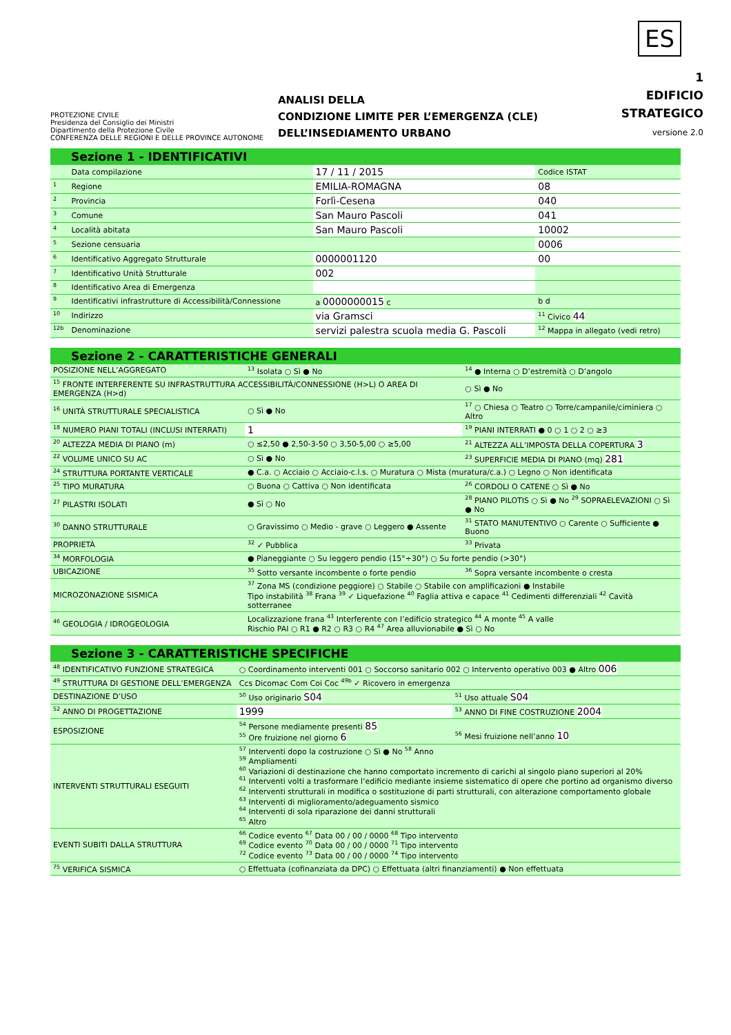ES
PROTEZIONE CIVILE
Presidenza del Consiglio dei Ministri
Dipartimento della Protezione Civile
CONFERENZA DELLE REGIONI E DELLE PROVINCE AUTONOME
ANALISI DELLA
CONDIZIONE LIMITE PER L’EMERGENZA (CLE)
DELL’INSEDIAMENTO URBANO
1
EDIFICIO
STRATEGICO
versione 2.0
Sezione 1 - IDENTIFICATIVI
| | Data compilazione | 17 / 11 / 2015 | Codice ISTAT |
| <sup>1</sup> | Regione | EMILIA-ROMAGNA | 08 |
| <sup>2</sup> | Provincia | Forlì-Cesena | 040 |
| <sup>3</sup> | Comune | San Mauro Pascoli | 041 |
| <sup>4</sup> | Località abitata | San Mauro Pascoli | 10002 |
| <sup>5</sup> | Sezione censuaria | | 0006 |
| <sup>6</sup> | Identificativo Aggregato Strutturale | 0000001120 | 00 |
| <sup>7</sup> | Identificativo Unità Strutturale | 002 | |
| <sup>8</sup> | Identificativo Area di Emergenza | | |
| <sup>9</sup> | Identificativi infrastrutture di Accessibilità/Connessione | a 0000000015 c | b d |
| <sup>10</sup> | Indirizzo | via Gramsci | <sup>11</sup> Civico 44 |
| <sup>12b</sup> | Denominazione | servizi palestra scuola media G. Pascoli | <sup>12</sup> Mappa in allegato (vedi retro) |
Sezione 2 - CARATTERISTICHE GENERALI
| POSIZIONE NELL’AGGREGATO | <sup>13</sup> Isolata ○ Sì ● No | <sup>14</sup> ● Interna ○ D’estremità ○ D’angolo |
| <sup>15</sup> FRONTE INTERFERENTE SU INFRASTRUTTURA ACCESSIBILITÀ/CONNESSIONE (H>L) O AREA DI EMERGENZA (H>d) | | ○ Sì ● No |
| <sup>16</sup> UNITÀ STRUTTURALE SPECIALISTICA | ○ Sì ● No | <sup>17</sup> ○ Chiesa ○ Teatro ○ Torre/campanile/ciminiera ○ Altro |
| <sup>18</sup> NUMERO PIANI TOTALI (INCLUSI INTERRATI) | 1 | <sup>19</sup> PIANI INTERRATI ● 0 ○ 1 ○ 2 ○ ≥3 |
| <sup>20</sup> ALTEZZA MEDIA DI PIANO (m) | ○ ≤2,50 ● 2,50-3-50 ○ 3,50-5,00 ○ ≥5,00 | <sup>21</sup> ALTEZZA ALL’IMPOSTA DELLA COPERTURA 3 |
| <sup>22</sup> VOLUME UNICO SU AC | ○ Sì ● No | <sup>23</sup> SUPERFICIE MEDIA DI PIANO (mq) 281 |
| <sup>24</sup> STRUTTURA PORTANTE VERTICALE | ● C.a. ○ Acciaio ○ Acciaio-c.l.s. ○ Muratura ○ Mista (muratura/c.a.) ○ Legno ○ Non identificata | |
| <sup>25</sup> TIPO MURATURA | ○ Buona ○ Cattiva ○ Non identificata | <sup>26</sup> CORDOLI O CATENE ○ Sì ● No |
| <sup>27</sup> PILASTRI ISOLATI | ● Sì ○ No | <sup>28</sup> PIANO PILOTIS ○ Sì ● No <sup>29</sup> SOPRAELEVAZIONI ○ Sì ● No |
| <sup>30</sup> DANNO STRUTTURALE | ○ Gravissimo ○ Medio - grave ○ Leggero ● Assente | <sup>31</sup> STATO MANUTENTIVO ○ Carente ○ Sufficiente ● Buono |
| PROPRIETÀ | <sup>32</sup> ✓ Pubblica | <sup>33</sup> Privata |
| <sup>34</sup> MORFOLOGIA | ● Pianeggiante ○ Su leggero pendio (15°÷30°) ○ Su forte pendio (>30°) | |
| UBICAZIONE | <sup>35</sup> Sotto versante incombente o forte pendio | <sup>36</sup> Sopra versante incombente o cresta |
| MICROZONAZIONE SISMICA | <sup>37</sup> Zona MS (condizione peggiore) ○ Stabile ○ Stabile con amplificazioni ● Instabile Tipo instabilità <sup>38</sup> Frana <sup>39</sup> ✓ Liquefazione <sup>40</sup> Faglia attiva e capace <sup>41</sup> Cedimenti differenziali <sup>42</sup> Cavità sotterranee | |
| <sup>46</sup> GEOLOGIA / IDROGEOLOGIA | Localizzazione frana <sup>43</sup> Interferente con l’edificio strategico <sup>44</sup> A monte <sup>45</sup> A valle Rischio PAI ○ R1 ● R2 ○ R3 ○ R4 <sup>47</sup> Area alluvionabile ● Sì ○ No | |
Sezione 3 - CARATTERISTICHE SPECIFICHE
| <sup>48</sup> IDENTIFICATIVO FUNZIONE STRATEGICA | ○ Coordinamento interventi 001 ○ Soccorso sanitario 002 ○ Intervento operativo 003 ● Altro 006 | |
| <sup>49</sup> STRUTTURA DI GESTIONE DELL’EMERGENZA | Ccs Dicomac Com Coi Coc <sup>49b</sup> ✓ Ricovero in emergenza | |
| DESTINAZIONE D’USO | <sup>50</sup> Uso originario S04 | <sup>51</sup> Uso attuale S04 |
| <sup>52</sup> ANNO DI PROGETTAZIONE | 1999 | <sup>53</sup> ANNO DI FINE COSTRUZIONE 2004 |
| ESPOSIZIONE | <sup>54</sup> Persone mediamente presenti 85 <sup>55</sup> Ore fruizione nel giorno 6 | <sup>56</sup> Mesi fruizione nell’anno 10 |
| INTERVENTI STRUTTURALI ESEGUITI | <sup>57</sup> Interventi dopo la costruzione ○ Sì ● No <sup>58</sup> Anno <sup>59</sup> Ampliamenti <sup>60</sup> Variazioni di destinazione che hanno comportato incremento di carichi al singolo piano superiori al 20% <sup>61</sup> Interventi volti a trasformare l’edificio mediante insieme sistematico di opere che portino ad organismo diverso <sup>62</sup> Interventi strutturali in modifica o sostituzione di parti strutturali, con alterazione comportamento globale <sup>63</sup> Interventi di miglioramento/adeguamento sismico <sup>64</sup> Interventi di sola riparazione dei danni strutturali <sup>65</sup> Altro | |
| EVENTI SUBITI DALLA STRUTTURA | <sup>66</sup> Codice evento <sup>67</sup> Data 00 / 00 / 0000 <sup>68</sup> Tipo intervento <sup>69</sup> Codice evento <sup>70</sup> Data 00 / 00 / 0000 <sup>71</sup> Tipo intervento <sup>72</sup> Codice evento <sup>73</sup> Data 00 / 00 / 0000 <sup>74</sup> Tipo intervento | |
| <sup>75</sup> VERIFICA SISMICA | ○ Effettuata (cofinanziata da DPC) ○ Effettuata (altri finanziamenti) ● Non effettuata | |